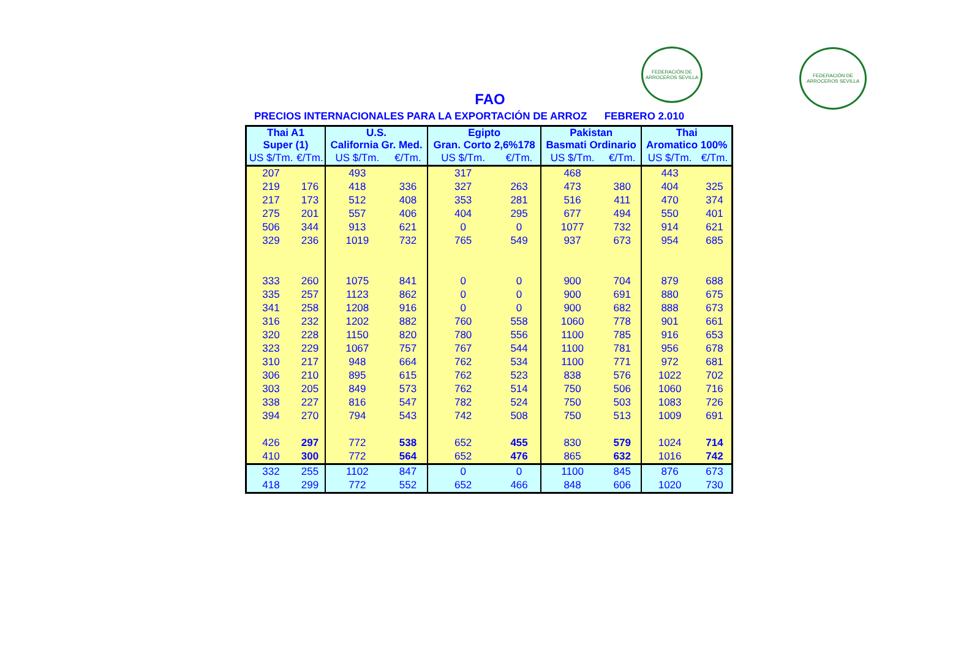FEDERACIÓN DE ARROCEROS SEVILLA
FEDERACIÓN DE ARROCEROS SEVILLA
FAO
PRECIOS INTERNACIONALES PARA LA EXPORTACIÓN DE ARROZ FEBRERO 2.010
| Thai A1 Super (1) | | U.S. California Gr. Med. | | Egipto Gran. Corto 2,6%178 | | Pakistan Basmati Ordinario | | Thai Aromatico 100% | |
| --- | --- | --- | --- | --- | --- | --- | --- | --- | --- |
| US $/Tm. | €/Tm. | US $/Tm. | €/Tm. | US $/Tm. | €/Tm. | US $/Tm. | €/Tm. | US $/Tm. | €/Tm. |
| 207 | | 493 | | 317 | | 468 | | 443 | |
| 219 | 176 | 418 | 336 | 327 | 263 | 473 | 380 | 404 | 325 |
| 217 | 173 | 512 | 408 | 353 | 281 | 516 | 411 | 470 | 374 |
| 275 | 201 | 557 | 406 | 404 | 295 | 677 | 494 | 550 | 401 |
| 506 | 344 | 913 | 621 | 0 | 0 | 1077 | 732 | 914 | 621 |
| 329 | 236 | 1019 | 732 | 765 | 549 | 937 | 673 | 954 | 685 |
| 333 | 260 | 1075 | 841 | 0 | 0 | 900 | 704 | 879 | 688 |
| 335 | 257 | 1123 | 862 | 0 | 0 | 900 | 691 | 880 | 675 |
| 341 | 258 | 1208 | 916 | 0 | 0 | 900 | 682 | 888 | 673 |
| 316 | 232 | 1202 | 882 | 760 | 558 | 1060 | 778 | 901 | 661 |
| 320 | 228 | 1150 | 820 | 780 | 556 | 1100 | 785 | 916 | 653 |
| 323 | 229 | 1067 | 757 | 767 | 544 | 1100 | 781 | 956 | 678 |
| 310 | 217 | 948 | 664 | 762 | 534 | 1100 | 771 | 972 | 681 |
| 306 | 210 | 895 | 615 | 762 | 523 | 838 | 576 | 1022 | 702 |
| 303 | 205 | 849 | 573 | 762 | 514 | 750 | 506 | 1060 | 716 |
| 338 | 227 | 816 | 547 | 782 | 524 | 750 | 503 | 1083 | 726 |
| 394 | 270 | 794 | 543 | 742 | 508 | 750 | 513 | 1009 | 691 |
| 426 | 297 | 772 | 538 | 652 | 455 | 830 | 579 | 1024 | 714 |
| 410 | 300 | 772 | 564 | 652 | 476 | 865 | 632 | 1016 | 742 |
| 332 | 255 | 1102 | 847 | 0 | 0 | 1100 | 845 | 876 | 673 |
| 418 | 299 | 772 | 552 | 652 | 466 | 848 | 606 | 1020 | 730 |